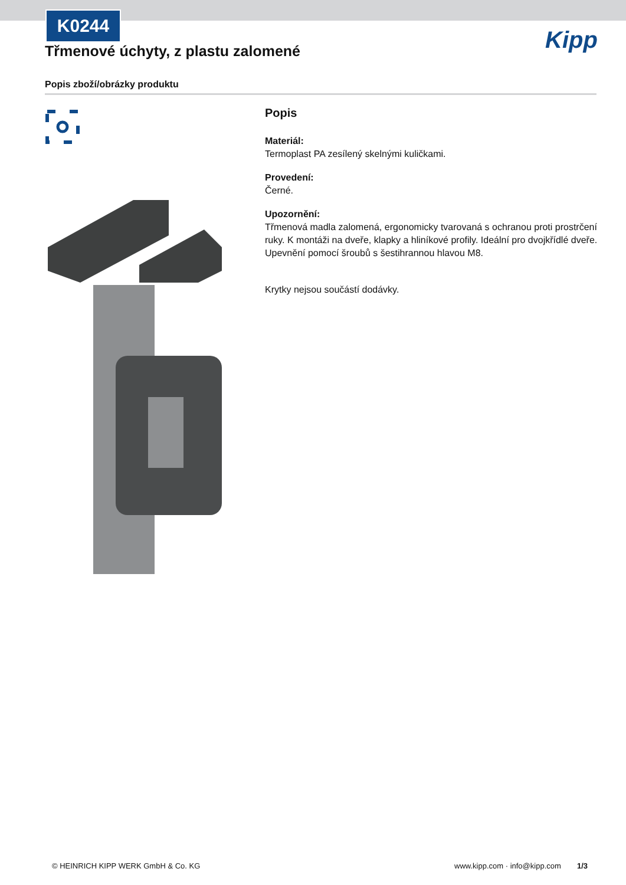K0244
Třmenové úchyty, z plastu zalomené
Kipp
Popis zboží/obrázky produktu
Popis
Materiál:
Termoplast PA zesílený skelnými kuličkami.
Provedení:
Černé.
Upozornění:
Třmenová madla zalomená, ergonomicky tvarovaná s ochranou proti prostrčení ruky. K montáži na dveře, klapky a hliníkové profily. Ideální pro dvojkřídlé dveře. Upevnění pomocí šroubů s šestihrannou hlavou M8.
Krytky nejsou součástí dodávky.
© HEINRICH KIPP WERK GmbH & Co. KG
www.kipp.com · info@kipp.com 1/3